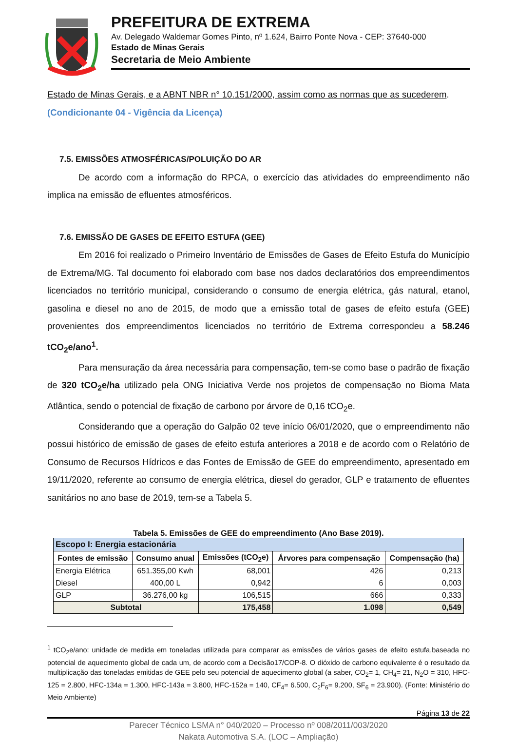PREFEITURA DE EXTREMA
Av. Delegado Waldemar Gomes Pinto, nº 1.624, Bairro Ponte Nova - CEP: 37640-000
Estado de Minas Gerais
Secretaria de Meio Ambiente
Estado de Minas Gerais, e a ABNT NBR n° 10.151/2000, assim como as normas que as sucederem.
(Condicionante 04 - Vigência da Licença)
7.5. EMISSÕES ATMOSFÉRICAS/POLUIÇÃO DO AR
De acordo com a informação do RPCA, o exercício das atividades do empreendimento não implica na emissão de efluentes atmosféricos.
7.6. EMISSÃO DE GASES DE EFEITO ESTUFA (GEE)
Em 2016 foi realizado o Primeiro Inventário de Emissões de Gases de Efeito Estufa do Município de Extrema/MG. Tal documento foi elaborado com base nos dados declaratórios dos empreendimentos licenciados no território municipal, considerando o consumo de energia elétrica, gás natural, etanol, gasolina e diesel no ano de 2015, de modo que a emissão total de gases de efeito estufa (GEE) provenientes dos empreendimentos licenciados no território de Extrema correspondeu a 58.246 tCO<sub>2</sub>e/ano<sup>1</sup>.
Para mensuração da área necessária para compensação, tem-se como base o padrão de fixação de 320 tCO<sub>2</sub>e/ha utilizado pela ONG Iniciativa Verde nos projetos de compensação no Bioma Mata Atlântica, sendo o potencial de fixação de carbono por árvore de 0,16 tCO<sub>2</sub>e.
Considerando que a operação do Galpão 02 teve início 06/01/2020, que o empreendimento não possui histórico de emissão de gases de efeito estufa anteriores a 2018 e de acordo com o Relatório de Consumo de Recursos Hídricos e das Fontes de Emissão de GEE do empreendimento, apresentado em 19/11/2020, referente ao consumo de energia elétrica, diesel do gerador, GLP e tratamento de efluentes sanitários no ano base de 2019, tem-se a Tabela 5.
Tabela 5. Emissões de GEE do empreendimento (Ano Base 2019).
| Escopo I: Energia estacionária | | | | |
| --- | --- | --- | --- | --- |
| Fontes de emissão | Consumo anual | Emissões (tCO<sub>2</sub>e) | Árvores para compensação | Compensação (ha) |
| Energia Elétrica | 651.355,00 Kwh | 68,001 | 426 | 0,213 |
| Diesel | 400,00 L | 0,942 | 6 | 0,003 |
| GLP | 36.276,00 kg | 106,515 | 666 | 0,333 |
| Subtotal | | 175,458 | 1.098 | 0,549 |
<sup>1</sup> tCO<sub>2</sub>e/ano: unidade de medida em toneladas utilizada para comparar as emissões de vários gases de efeito estufa,baseada no potencial de aquecimento global de cada um, de acordo com a Decisão17/COP-8. O dióxido de carbono equivalente é o resultado da multiplicação das toneladas emitidas de GEE pelo seu potencial de aquecimento global (a saber, CO<sub>2</sub>= 1, CH<sub>4</sub>= 21, N<sub>2</sub>O = 310, HFC-125 = 2.800, HFC-134a = 1.300, HFC-143a = 3.800, HFC-152a = 140, CF<sub>4</sub>= 6.500, C<sub>2</sub>F<sub>6</sub>= 9.200, SF<sub>6</sub> = 23.900). (Fonte: Ministério do Meio Ambiente)
Página 13 de 22
Parecer Técnico LSMA n° 040/2020 – Processo nº 008/2011/003/2020
Nakata Automotiva S.A. (LOC – Ampliação)